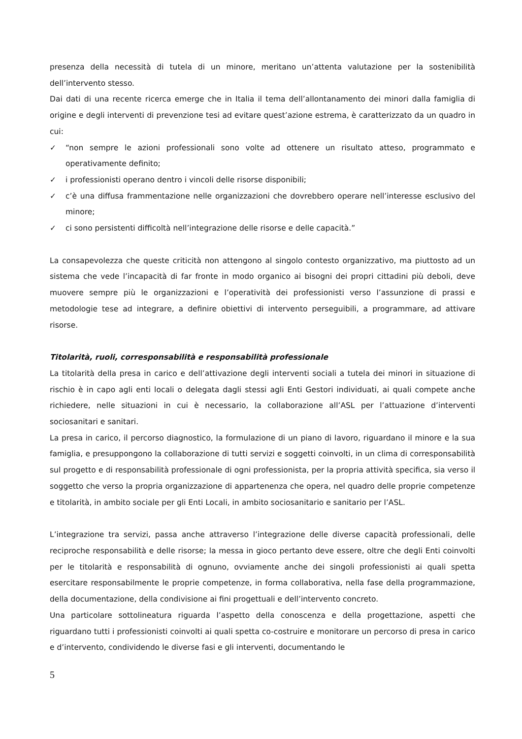presenza della necessità di tutela di un minore, meritano un’attenta valutazione per la sostenibilità dell’intervento stesso.
Dai dati di una recente ricerca emerge che in Italia il tema dell’allontanamento dei minori dalla famiglia di origine e degli interventi di prevenzione tesi ad evitare quest’azione estrema, è caratterizzato da un quadro in cui:
✓ “non sempre le azioni professionali sono volte ad ottenere un risultato atteso, programmato e operativamente definito;
✓ i professionisti operano dentro i vincoli delle risorse disponibili;
✓ c’è una diffusa frammentazione nelle organizzazioni che dovrebbero operare nell’interesse esclusivo del minore;
✓ ci sono persistenti difficoltà nell’integrazione delle risorse e delle capacità.”
La consapevolezza che queste criticità non attengono al singolo contesto organizzativo, ma piuttosto ad un sistema che vede l’incapacità di far fronte in modo organico ai bisogni dei propri cittadini più deboli, deve muovere sempre più le organizzazioni e l’operatività dei professionisti verso l’assunzione di prassi e metodologie tese ad integrare, a definire obiettivi di intervento perseguibili, a programmare, ad attivare risorse.
Titolarità, ruoli, corresponsabilità e responsabilità professionale
La titolarità della presa in carico e dell’attivazione degli interventi sociali a tutela dei minori in situazione di rischio è in capo agli enti locali o delegata dagli stessi agli Enti Gestori individuati, ai quali compete anche richiedere, nelle situazioni in cui è necessario, la collaborazione all’ASL per l’attuazione d’interventi sociosanitari e sanitari.
La presa in carico, il percorso diagnostico, la formulazione di un piano di lavoro, riguardano il minore e la sua famiglia, e presuppongono la collaborazione di tutti servizi e soggetti coinvolti, in un clima di corresponsabilità sul progetto e di responsabilità professionale di ogni professionista, per la propria attività specifica, sia verso il soggetto che verso la propria organizzazione di appartenenza che opera, nel quadro delle proprie competenze e titolarità, in ambito sociale per gli Enti Locali, in ambito sociosanitario e sanitario per l’ASL.
L’integrazione tra servizi, passa anche attraverso l’integrazione delle diverse capacità professionali, delle reciproche responsabilità e delle risorse; la messa in gioco pertanto deve essere, oltre che degli Enti coinvolti per le titolarità e responsabilità di ognuno, ovviamente anche dei singoli professionisti ai quali spetta esercitare responsabilmente le proprie competenze, in forma collaborativa, nella fase della programmazione, della documentazione, della condivisione ai fini progettuali e dell’intervento concreto.
Una particolare sottolineatura riguarda l’aspetto della conoscenza e della progettazione, aspetti che riguardano tutti i professionisti coinvolti ai quali spetta co-costruire e monitorare un percorso di presa in carico e d’intervento, condividendo le diverse fasi e gli interventi, documentando le
5